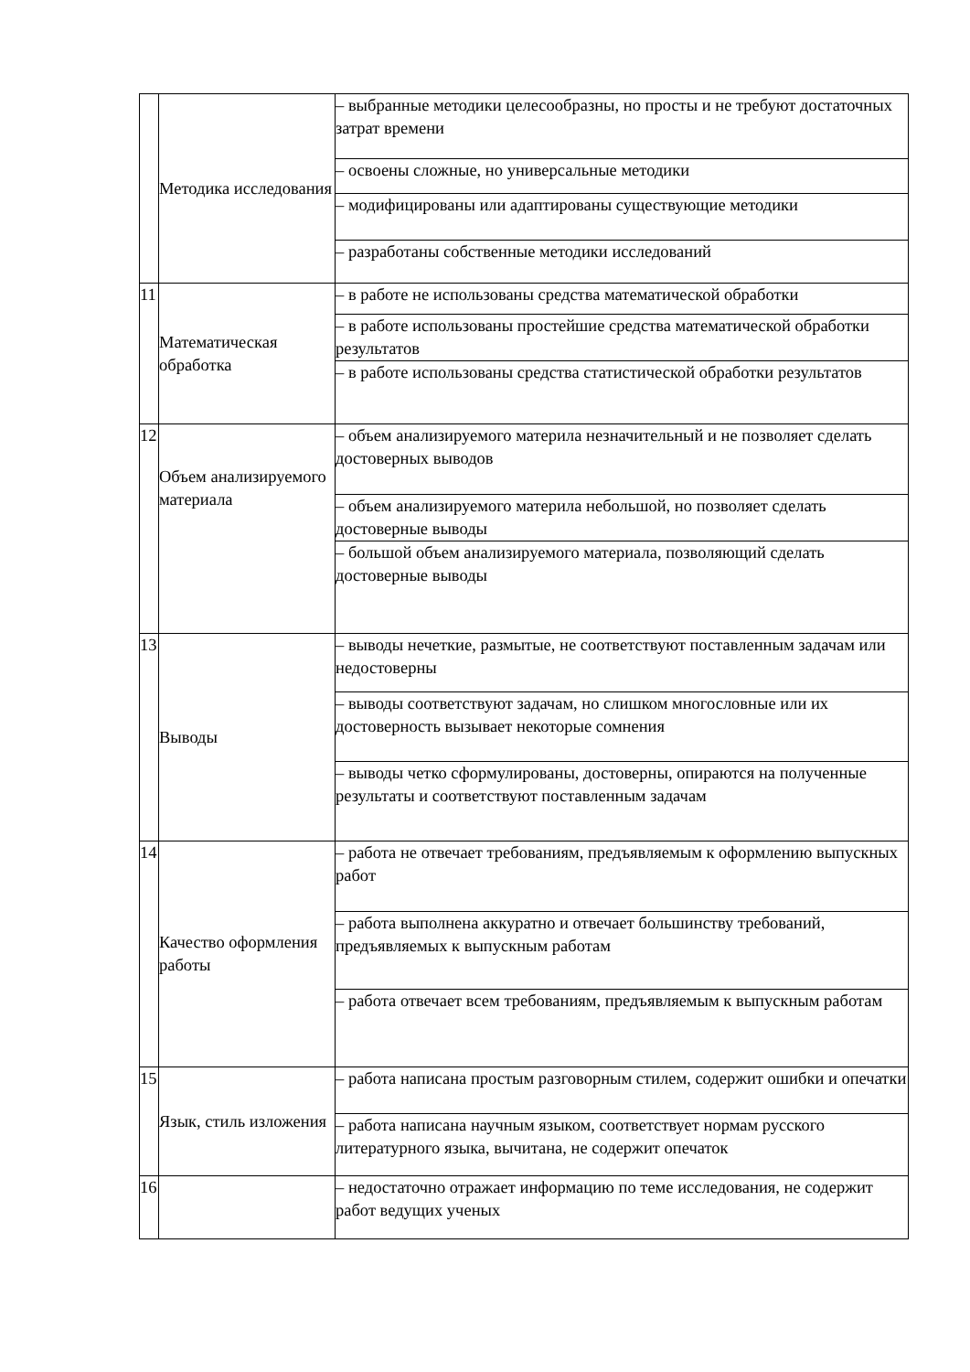| | Методика исследования | – выбранные методики целесообразны, но просты и не требуют достаточных затрат времени |
| | | – освоены сложные, но универсальные методики |
| | | – модифицированы или адаптированы существующие методики |
| | | – разработаны собственные методики исследований |
| 11 | Математическая обработка | – в работе не использованы средства математической обработки |
| | | – в работе использованы простейшие средства математической обработки результатов |
| | | – в работе использованы средства статистической обработки результатов |
| 12 | Объем анализируемого материала | – объем анализируемого материла незначительный и не позволяет сделать достоверных выводов |
| | | – объем анализируемого материла небольшой, но позволяет сделать достоверные выводы |
| | | – большой объем анализируемого материала, позволяющий сделать достоверные выводы |
| 13 | Выводы | – выводы нечеткие, размытые, не соответствуют поставленным задачам или недостоверны |
| | | – выводы соответствуют задачам, но слишком многословные или их достоверность вызывает некоторые сомнения |
| | | – выводы четко сформулированы, достоверны, опираются на полученные результаты и соответствуют поставленным задачам |
| 14 | Качество оформления работы | – работа не отвечает требованиям, предъявляемым к оформлению выпускных работ |
| | | – работа выполнена аккуратно и отвечает большинству требований, предъявляемых к выпускным работам |
| | | – работа отвечает всем требованиям, предъявляемым к выпускным работам |
| 15 | Язык, стиль изложения | – работа написана простым разговорным стилем, содержит ошибки и опечатки |
| | | – работа написана научным языком, соответствует нормам русского литературного языка, вычитана, не содержит опечаток |
| 16 | | – недостаточно отражает информацию по теме исследования, не содержит работ ведущих ученых |